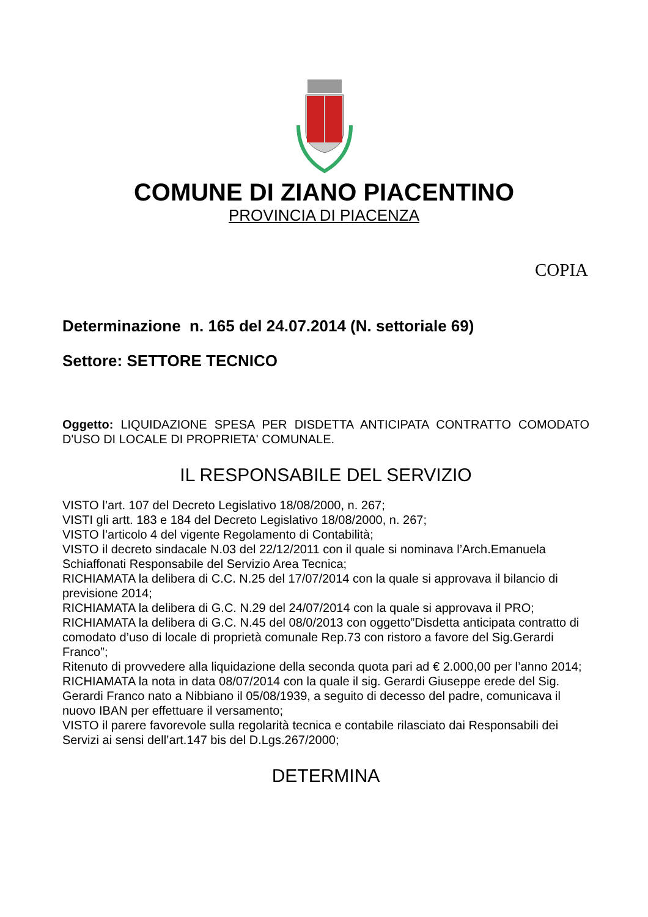COMUNE DI ZIANO PIACENTINO
PROVINCIA DI PIACENZA
COPIA
Determinazione n. 165 del 24.07.2014 (N. settoriale 69)
Settore: SETTORE TECNICO
Oggetto: LIQUIDAZIONE SPESA PER DISDETTA ANTICIPATA CONTRATTO COMODATO D'USO DI LOCALE DI PROPRIETA' COMUNALE.
IL RESPONSABILE DEL SERVIZIO
VISTO l’art. 107 del Decreto Legislativo 18/08/2000, n. 267;
VISTI gli artt. 183 e 184 del Decreto Legislativo 18/08/2000, n. 267;
VISTO l’articolo 4 del vigente Regolamento di Contabilità;
VISTO il decreto sindacale N.03 del 22/12/2011 con il quale si nominava l’Arch.Emanuela Schiaffonati Responsabile del Servizio Area Tecnica;
RICHIAMATA la delibera di C.C. N.25 del 17/07/2014 con la quale si approvava il bilancio di previsione 2014;
RICHIAMATA la delibera di G.C. N.29 del 24/07/2014 con la quale si approvava il PRO;
RICHIAMATA la delibera di G.C. N.45 del 08/0/2013 con oggetto”Disdetta anticipata contratto di comodato d’uso di locale di proprietà comunale Rep.73 con ristoro a favore del Sig.Gerardi Franco”;
Ritenuto di provvedere alla liquidazione della seconda quota pari ad € 2.000,00 per l’anno 2014;
RICHIAMATA la nota in data 08/07/2014 con la quale il sig. Gerardi Giuseppe erede del Sig. Gerardi Franco nato a Nibbiano il 05/08/1939, a seguito di decesso del padre, comunicava il nuovo IBAN per effettuare il versamento;
VISTO il parere favorevole sulla regolarità tecnica e contabile rilasciato dai Responsabili dei Servizi ai sensi dell’art.147 bis del D.Lgs.267/2000;
DETERMINA